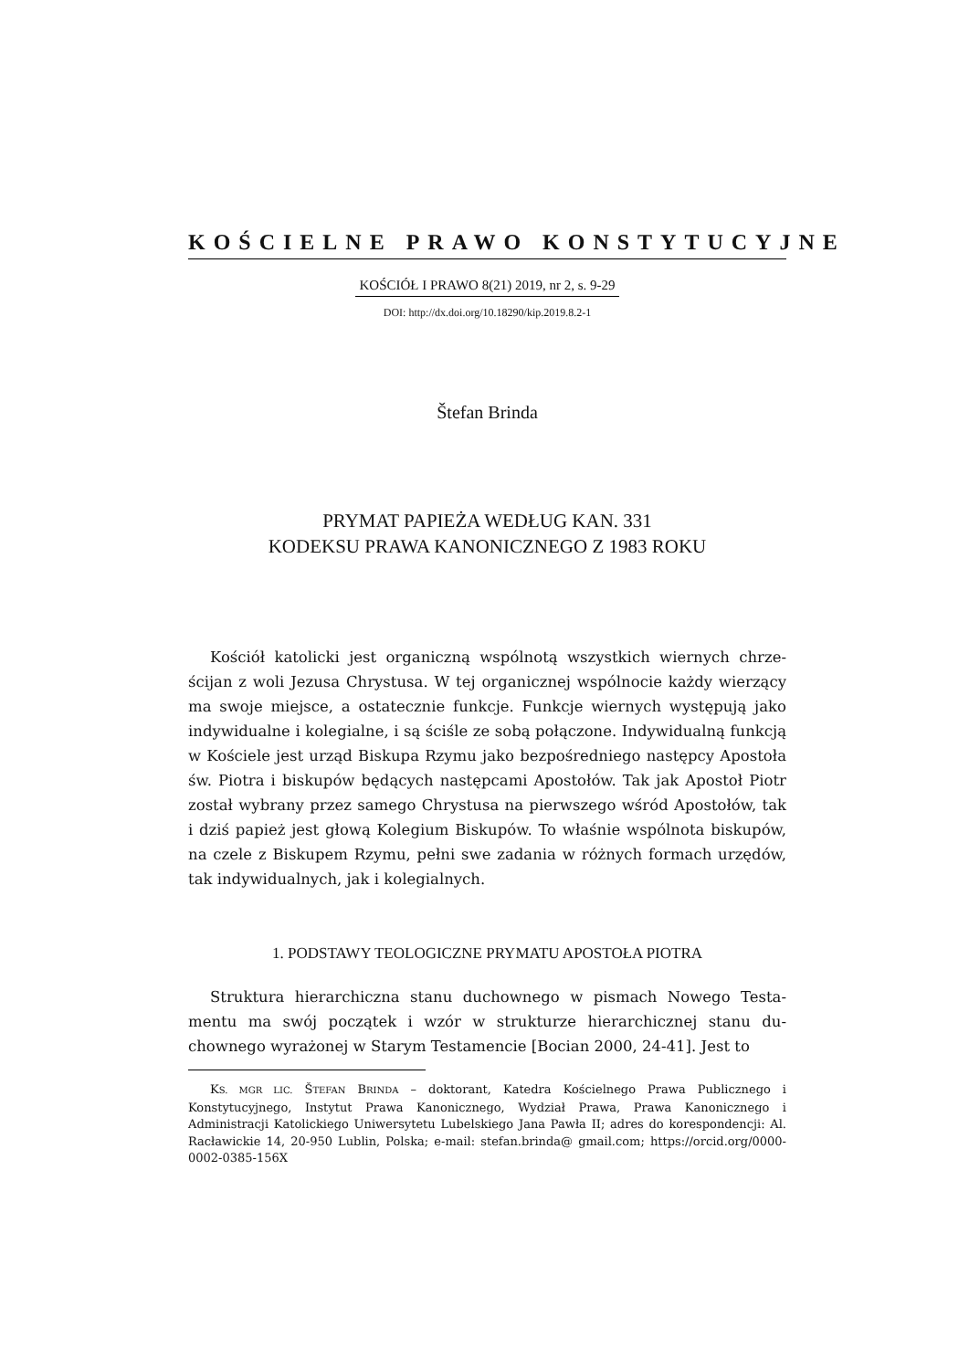KOŚCIELNE PRAWO KONSTYTUCYJNE
KOŚCIÓŁ I PRAWO 8(21) 2019, nr 2, s. 9-29
DOI: http://dx.doi.org/10.18290/kip.2019.8.2-1
Štefan Brinda
PRYMAT PAPIEŻA WEDŁUG KAN. 331
KODEKSU PRAWA KANONICZNEGO Z 1983 ROKU
Kościół katolicki jest organiczną wspólnotą wszystkich wiernych chrze­ścijan z woli Jezusa Chrystusa. W tej organicznej wspólnocie każdy wie­rzący ma swoje miejsce, a ostatecznie funkcje. Funkcje wiernych występują jako indywidualne i kolegialne, i są ściśle ze sobą połączone. Indywidualną funkcją w Kościele jest urząd Biskupa Rzymu jako bezpośredniego na­stępcy Apostoła św. Piotra i biskupów będących następcami Apostołów. Tak jak Apostoł Piotr został wybrany przez samego Chrystusa na pierwsze­go wśród Apostołów, tak i dziś papież jest głową Kolegium Biskupów. To właśnie wspólnota biskupów, na czele z Biskupem Rzymu, pełni swe zada­nia w różnych formach urzędów, tak indywidualnych, jak i kolegialnych.
1. PODSTAWY TEOLOGICZNE PRYMATU APOSTOŁA PIOTRA
Struktura hierarchiczna stanu duchownego w pismach Nowego Testa­mentu ma swój początek i wzór w strukturze hierarchicznej stanu du­chownego wyrażonej w Starym Testamencie [Bocian 2000, 24-41]. Jest to
KS. MGR LIC. ŠTEFAN BRINDA – doktorant, Katedra Kościelnego Prawa Publicznego i Konstytucyjnego, Instytut Prawa Kanonicznego, Wydział Prawa, Prawa Kanoniczne­go i Administracji Katolickiego Uniwersytetu Lubelskiego Jana Pawła II; adres do ko­respondencji: Al. Racławickie 14, 20-950 Lublin, Polska; e-mail: stefan.brinda@ gmail.com; https://orcid.org/0000-0002-0385-156X